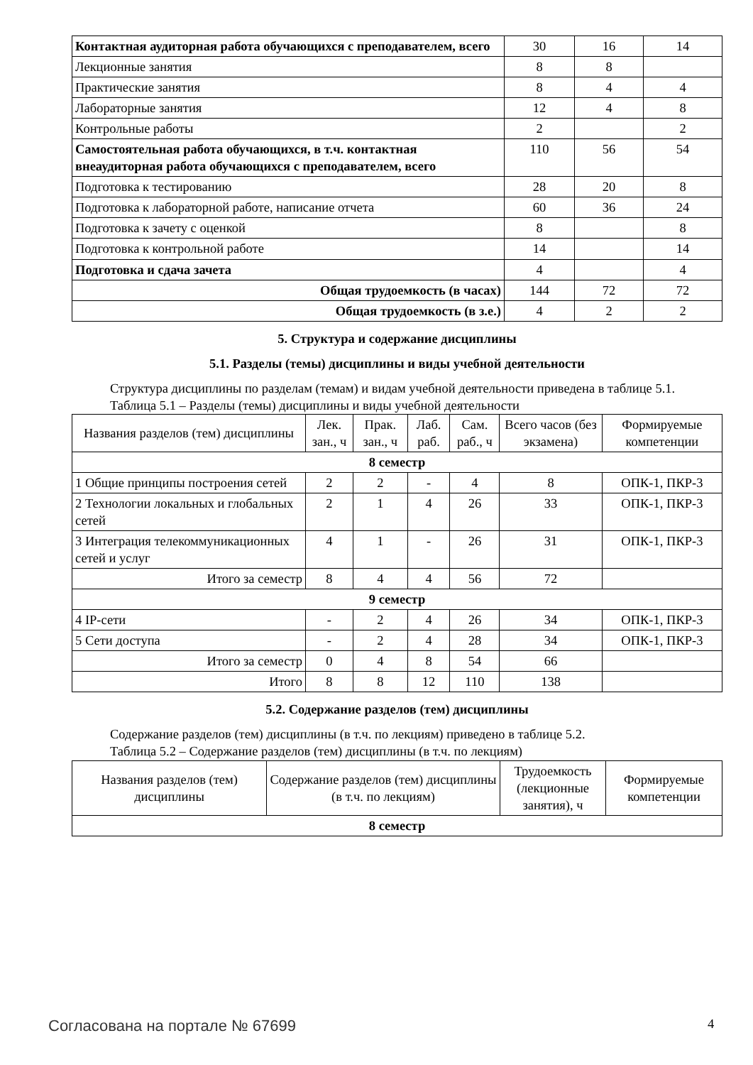| Контактная аудиторная работа обучающихся с преподавателем, всего | 30 | 16 | 14 |
| Лекционные занятия | 8 | 8 | |
| Практические занятия | 8 | 4 | 4 |
| Лабораторные занятия | 12 | 4 | 8 |
| Контрольные работы | 2 | | 2 |
| Самостоятельная работа обучающихся, в т.ч. контактная внеаудиторная работа обучающихся с преподавателем, всего | 110 | 56 | 54 |
| Подготовка к тестированию | 28 | 20 | 8 |
| Подготовка к лабораторной работе, написание отчета | 60 | 36 | 24 |
| Подготовка к зачету с оценкой | 8 | | 8 |
| Подготовка к контрольной работе | 14 | | 14 |
| Подготовка и сдача зачета | 4 | | 4 |
| Общая трудоемкость (в часах) | 144 | 72 | 72 |
| Общая трудоемкость (в з.е.) | 4 | 2 | 2 |
5. Структура и содержание дисциплины
5.1. Разделы (темы) дисциплины и виды учебной деятельности
Структура дисциплины по разделам (темам) и видам учебной деятельности приведена в таблице 5.1.
Таблица 5.1 – Разделы (темы) дисциплины и виды учебной деятельности
| Названия разделов (тем) дисциплины | Лек. зан., ч | Прак. зан., ч | Лаб. раб. | Сам. раб., ч | Всего часов (без экзамена) | Формируемые компетенции |
| --- | --- | --- | --- | --- | --- | --- |
| 8 семестр | | | | | | |
| 1 Общие принципы построения сетей | 2 | 2 | - | 4 | 8 | ОПК-1, ПКР-3 |
| 2 Технологии локальных и глобальных сетей | 2 | 1 | 4 | 26 | 33 | ОПК-1, ПКР-3 |
| 3 Интеграция телекоммуникационных сетей и услуг | 4 | 1 | - | 26 | 31 | ОПК-1, ПКР-3 |
| Итого за семестр | 8 | 4 | 4 | 56 | 72 | |
| 9 семестр | | | | | | |
| 4 IP-сети | - | 2 | 4 | 26 | 34 | ОПК-1, ПКР-3 |
| 5 Сети доступа | - | 2 | 4 | 28 | 34 | ОПК-1, ПКР-3 |
| Итого за семестр | 0 | 4 | 8 | 54 | 66 | |
| Итого | 8 | 8 | 12 | 110 | 138 | |
5.2. Содержание разделов (тем) дисциплины
Содержание разделов (тем) дисциплины (в т.ч. по лекциям) приведено в таблице 5.2.
Таблица 5.2 – Содержание разделов (тем) дисциплины (в т.ч. по лекциям)
| Названия разделов (тем) дисциплины | Содержание разделов (тем) дисциплины (в т.ч. по лекциям) | Трудоемкость (лекционные занятия), ч | Формируемые компетенции |
| --- | --- | --- | --- |
| 8 семестр | | | |
Согласована на портале № 67699 4